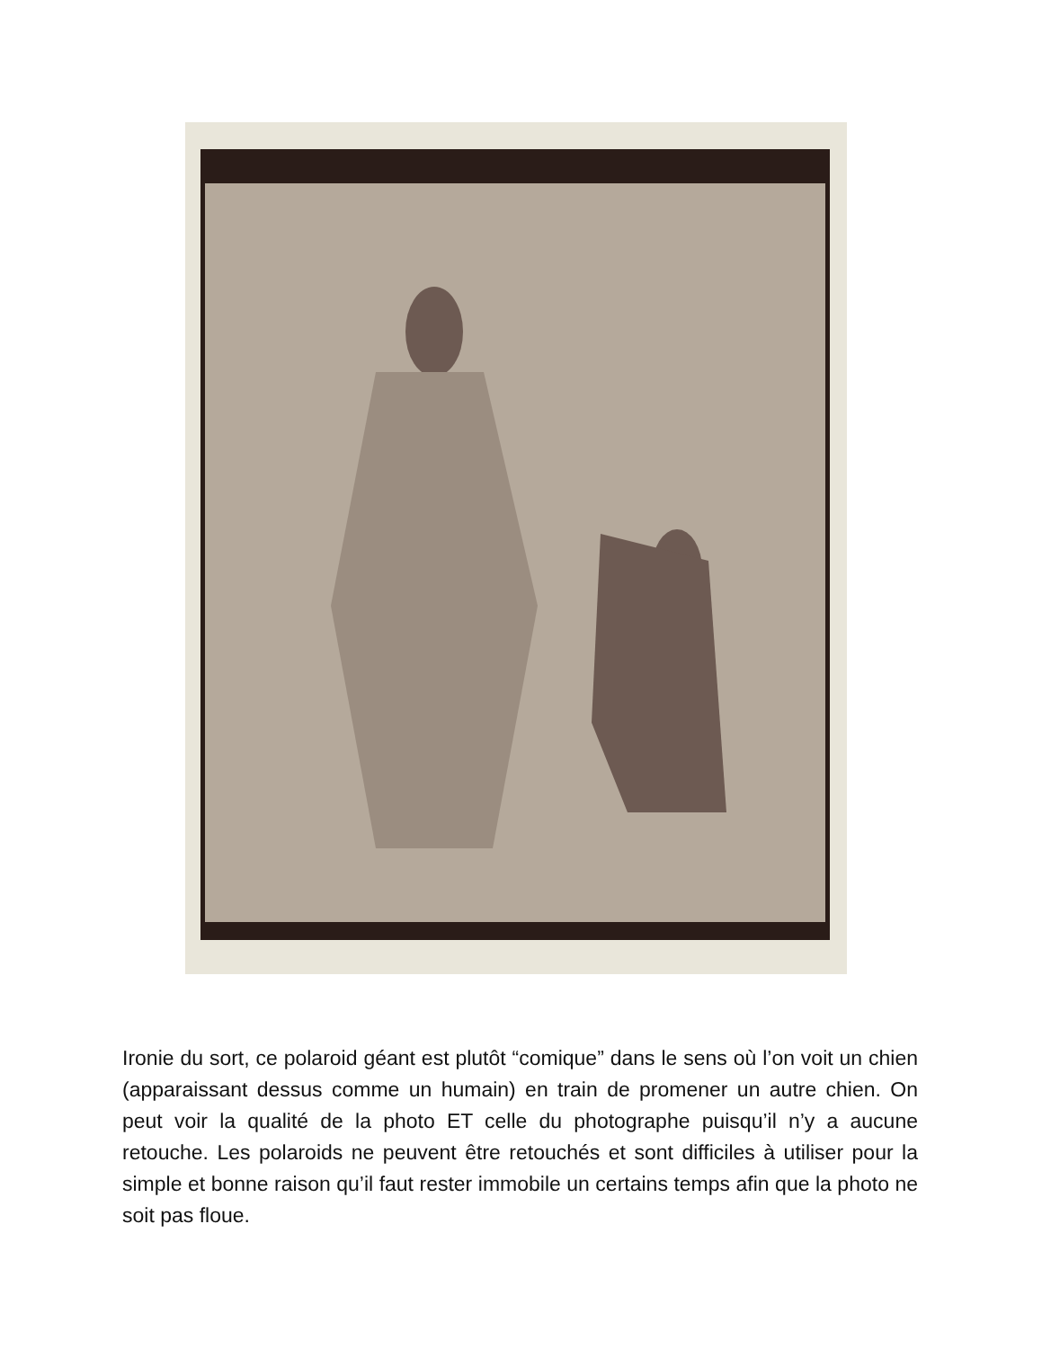Ironie du sort, ce polaroid géant est plutôt “comique” dans le sens où l’on voit un chien (apparaissant dessus comme un humain) en train de promener un autre chien. On peut voir la qualité de la photo ET celle du photographe puisqu’il n’y a aucune retouche. Les polaroids ne peuvent être retouchés et sont difficiles à utiliser pour la simple et bonne raison qu’il faut rester immobile un certains temps afin que la photo ne soit pas floue.